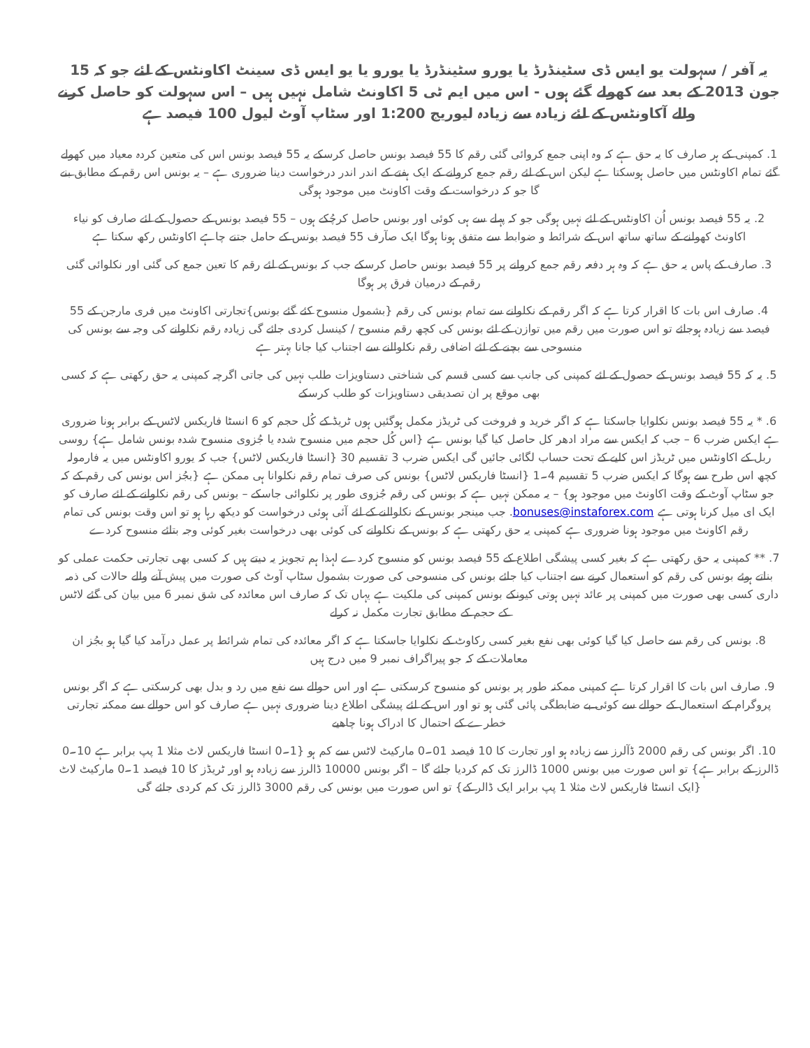یہ آفر / سہولت یو ایس ڈی سٹینڈرڈ یا یورو سٹینڈرڈ یا یورو یا یو ایس ڈی سینٹ اکاونٹس کے لئے جو کہ 15 جون 2013 کے بعد سے کھولے گئے ہوں - اس میں ایم ٹی 5 اکاونٹ شامل نہیں ہیں – اس سہولت کو حاصل کرنے والے آکاونٹس کے لئے زیادہ سے زیادہ لیوریج 1:200 اور سٹاپ آوٹ لیول 100 فیصد ہے
1. کمپنی کے ہر صارف کا یہ حق ہے کہ وہ اپنی جمع کروائی گئی رقم کا 55 فیصد بونس حاصل کرسکے یہ 55 فیصد بونس اس کی متعین کردہ معیاد میں کھولے گئے تمام اکاونٹس میں حاصل ہوسکتا ہے لیکن اس کے لئے رقم جمع کروانے کے ایک ہفتے کے اندر اندر درخواست دینا ضروری ہے – یہ بونس اس رقم کے مطابق بنے گا جو کہ درخواست کے وقت اکاونٹ میں موجود ہوگی
2. یہ 55 فیصد بونس اُن اکاونٹس کے لئے نہیں ہوگی جو کہ پہلے سے ہی کوئی اور بونس حاصل کرچُکے ہوں – 55 فیصد بونس کے حصول کے لئے صارف کو نیاء اکاونٹ کھولنے کے ساتھ ساتھ اس کے شرائط و ضوابط سے متفق ہونا ہوگا ایک صآرف 55 فیصد بونس کے حامل جتنے چاہے اکاونٹس رکھ سکتا ہے
3. صارف کے پاس یہ حق ہے کہ وہ ہر دفعہ رقم جمع کروانے پر 55 فیصد بونس حاصل کرسکے جب کہ بونس کے لئے رقم کا تعین جمع کی گئی اور نکلوائی گئی رقم کے درمیان فرق پر ہوگا
4. صارف اس بات کا اقرار کرتا ہے کہ اگر رقم کے نکلوانے سے تمام بونس کی رقم {بشمول منسوح کئے گئے بونس}تجارتی اکاونٹ میں فری مارجن کے 55 فیصد سے زیادہ ہوجائے تو اس صورت میں رقم میں توازن کے لئے بونس کی کچھ رقم منسوح / کینسل کردی جائے گی زیادہ رقم نکلوانے کی وجہ سے بونس کی منسوحی سے بچنے کے لئے اضافی رقم نکلوالنے سے اجتناب کیا جانا بہتر ہے
5. یہ کہ 55 فیصد بونس کے حصول کے لئے کمپنی کی جانب سے کسی قسم کی شناختی دستاویزات طلب نہیں کی جاتی اگرچہ کمپنی یہ حق رکھتی ہے کہ کسی بھی موقع پر ان تصدیقی دستاویزات کو طلب کرسکے
6. * یہ 55 فیصد بونس نکلوایا جاسکتا ہے کہ اگر خرید و فروخت کی ٹریڈز مکمل ہوگئیں ہوں ٹریڈ کے کُل حجم کو 6 انسٹا فاریکس لاٹس کے برابر ہونا ضروری ہے ایکس ضرب 6 – جب کہ ایکس سے مراد ادھر کل حاصل کیا گیا بونس ہے {اس کُل حجم میں منسوح شدہ یا جُزوی منسوح شدہ بونس شامل ہے} روسی ربل کے اکاونٹس میں ٹریڈز اس کلیے کے تحت حساب لگائی جائیں گی ایکس ضرب 3 تقسیم 30 {انسٹا فاریکس لاٹس} جب کہ یورو اکاونٹس میں یہ فارمولہ کچھ اس طرح سے ہوگا کہ ایکس ضرب 5 تقسیم 4۔1 {انسٹا فاریکس لاٹس} بونس کی صرف تمام رقم نکلوانا ہی ممکن ہے {بجُز اس بونس کی رقم کے کہ جو سٹاپ آوٹ کے وقت اکاونٹ میں موجود ہو} – یہ ممکن نہیں ہے کہ بونس کی رقم جُزوی طور پر نکلوائی جاسکے – بونس کی رقم نکلوانے کے لئے صارف کو ایک ای میل کرنا ہوتی ہے bonuses@instaforex.com. جب مینجر بونس کے نکلوالنے کے لئے آئی ہوئی درخواست کو دیکھ رہا ہو تو اس وقت بونس کی تمام رقم اکاونٹ میں موجود ہونا ضروری ہے کمپنی یہ حق رکھتی ہے کہ بونس کے نکلوانے کی کوئی بھی درخواست بغیر کوئی وجہ بتائے منسوح کردے
7. ** کمپنی یہ حق رکھتی ہے کہ بغیر کسی پیشگی اطلاع کے 55 فیصد بونس کو منسوح کردے لہذا ہم تجویز یہ دیتے ہیں کہ کسی بھی تجارتی حکمت عملی کو بناتے ہوئے بونس کی رقم کو استعمال کرنے سے اجتناب کیا جائے بونس کی منسوحی کی صورت بشمول سٹاپ آوٹ کی صورت میں پیش آنے والے حالات کی ذمہ داری کسی بھی صورت میں کمپنی پر عائد نہیں ہوتی کیونکے بونس کمپنی کی ملکیت ہے یہاں تک کہ صارف اس معائدہ کی شق نمبر 6 میں بیان کی گئے لاٹس کے حجم کے مطابق تجارت مکمل نہ کرلے
8. بونس کی رقم سے حاصل کیا گیا کوئی بھی نفع بغیر کسی رکاوٹ کے نکلوایا جاسکتا ہے کہ اگر معائدہ کی تمام شرائط پر عمل درآمد کیا گیا ہو بجُز ان معاملات کے کہ جو پیراگراف نمبر 9 میں درج ہیں
9. صارف اس بات کا اقرار کرتا ہے کمپنی ممکنہ طور پر بونس کو منسوح کرسکتی ہے اور اس حوالے سے نفع میں رد و بدل بھی کرسکتی ہے کہ اگر بونس پروگرام کے استعمال کے حوالے سے کوئی بے ضابطگی پائی گئی ہو تو اور اس کے لئے پیشگی اطلاع دینا ضروری نہیں ہے صارف کو اس حوالے سے ممکنہ تجارتی خطرے کے احتمال کا ادراک ہونا چاھیے
10. اگر بونس کی رقم 2000 ڈآلرز سے زیادہ ہو اور تجارت کا 10 فیصد 01۔0 مارکیٹ لاٹس سے کم ہو {1۔0 انسٹا فاریکس لاٹ مثلا 1 پپ برابر ہے 10۔0 ڈالرز کے برابر ہے} تو اس صورت میں بونس 1000 ڈالرز تک کم کردیا جائے گا – اگر بونس 10000 ڈالرز سے زیادہ ہو اور ٹریڈز کا 10 فیصد 1۔0 مارکیٹ لاٹ {ایک انسٹا فاریکس لاٹ مثلا 1 پپ برابر ایک ڈالر کے} تو اس صورت میں بونس کی رقم 3000 ڈالرز تک کم کردی جائے گی